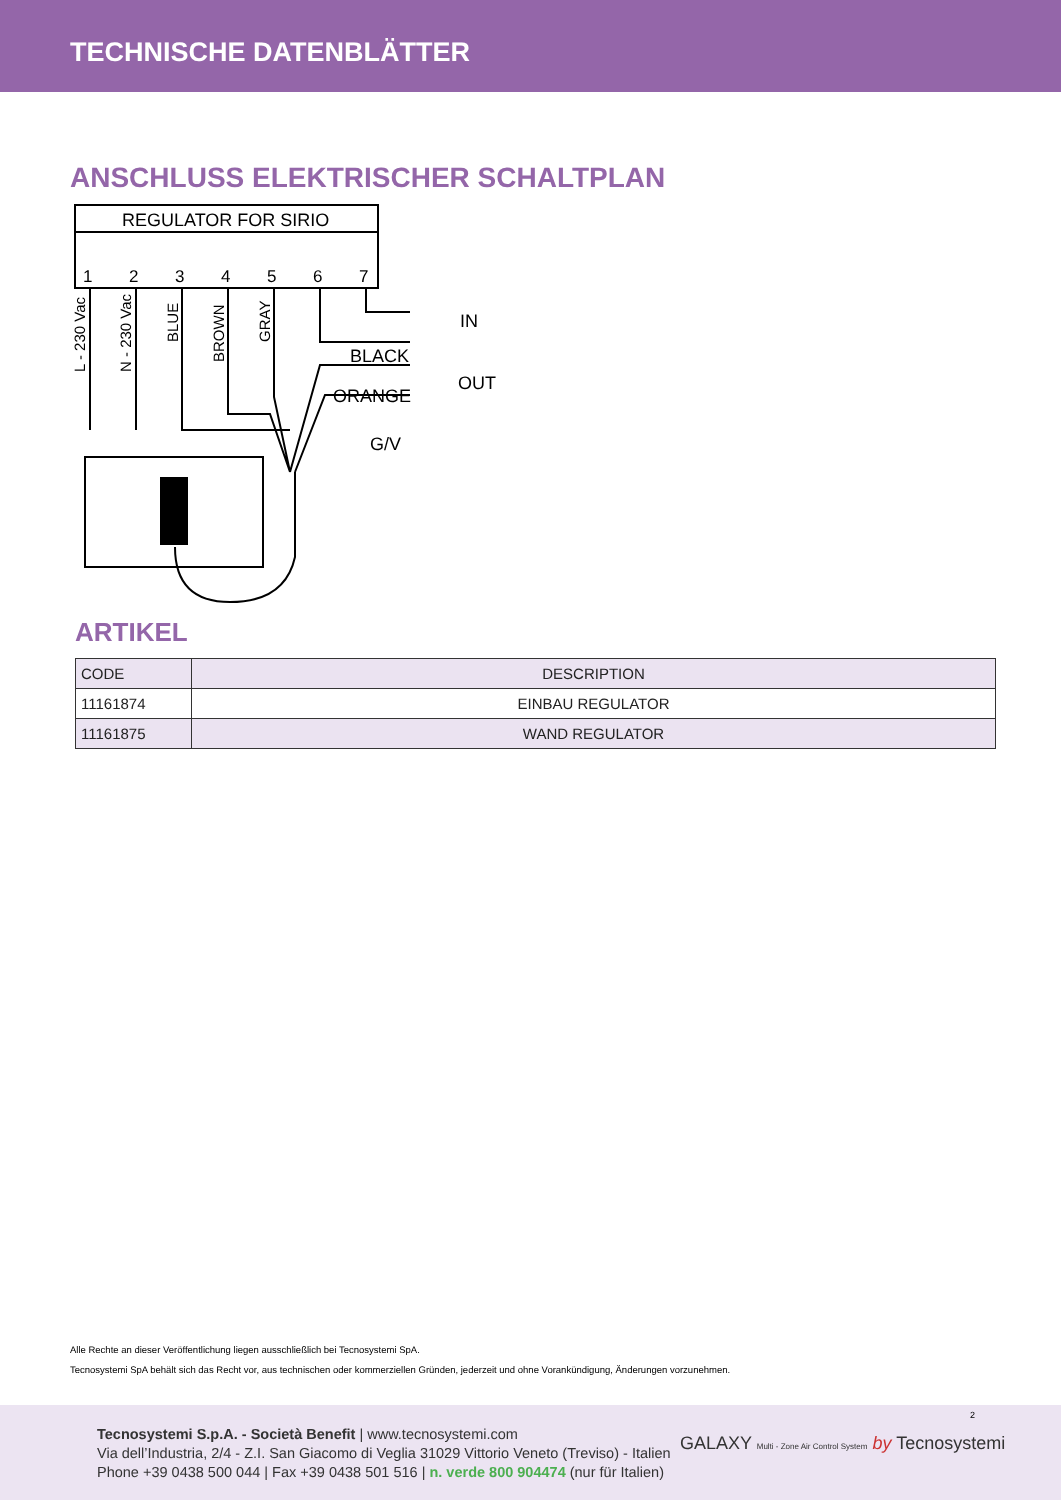TECHNISCHE DATENBLÄTTER
ANSCHLUSS ELEKTRISCHER SCHALTPLAN
REGULATOR FOR SIRIO
1
2
3
4
5
6
7
IN
OUT
BLACK
ORANGE
G/V
L - 230 Vac
N - 230 Vac
BLUE
BROWN
GRAY
ARTIKEL
| CODE | DESCRIPTION |
| --- | --- |
| 11161874 | EINBAU REGULATOR |
| 11161875 | WAND REGULATOR |
Alle Rechte an dieser Veröffentlichung liegen ausschließlich bei Tecnosystemi SpA.
Tecnosystemi SpA behält sich das Recht vor, aus technischen oder kommerziellen Gründen, jederzeit und ohne Vorankündigung, Änderungen vorzunehmen.
2
Tecnosystemi S.p.A. - Società Benefit | www.tecnosystemi.com
Via dell’Industria, 2/4 - Z.I. San Giacomo di Veglia 31029 Vittorio Veneto (Treviso) - Italien
Phone +39 0438 500 044 | Fax +39 0438 501 516 | n. verde 800 904474 (nur für Italien)
GALAXY Multi - Zone Air Control System by Tecnosystemi